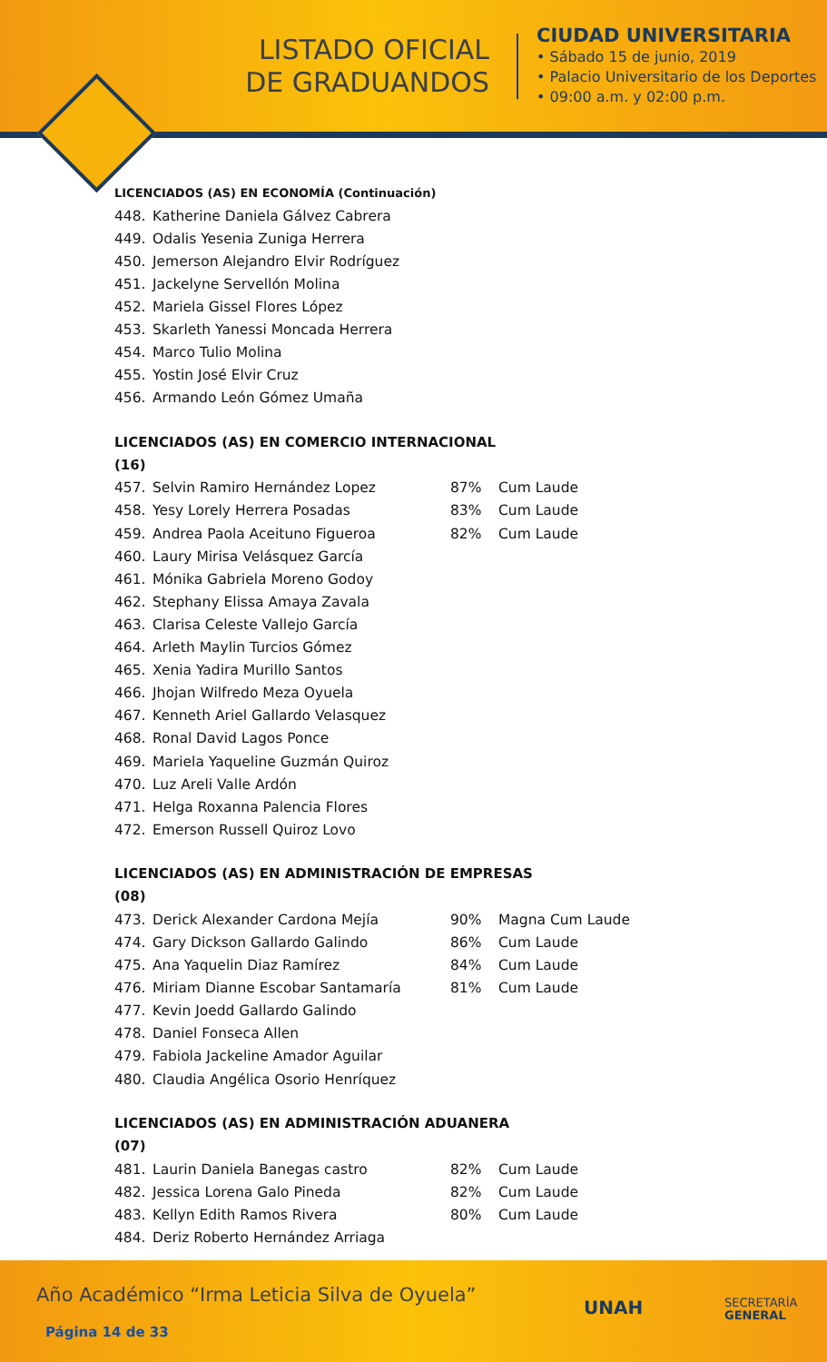LISTADO OFICIAL
DE GRADUANDOS
CIUDAD UNIVERSITARIA
• Sábado 15 de junio, 2019
• Palacio Universitario de los Deportes
• 09:00 a.m. y 02:00 p.m.
LICENCIADOS (AS) EN ECONOMÍA (Continuación)
| 448. | Katherine Daniela Gálvez Cabrera |
| 449. | Odalis Yesenia Zuniga Herrera |
| 450. | Jemerson Alejandro Elvir Rodríguez |
| 451. | Jackelyne Servellón Molina |
| 452. | Mariela Gissel Flores López |
| 453. | Skarleth Yanessi Moncada Herrera |
| 454. | Marco Tulio Molina |
| 455. | Yostin José Elvir Cruz |
| 456. | Armando León Gómez Umaña |
LICENCIADOS (AS) EN COMERCIO INTERNACIONAL
(16)
| 457. | Selvin Ramiro Hernández Lopez | 87% | Cum Laude |
| 458. | Yesy Lorely Herrera Posadas | 83% | Cum Laude |
| 459. | Andrea Paola Aceituno Figueroa | 82% | Cum Laude |
| 460. | Laury Mirisa Velásquez García | | |
| 461. | Mónika Gabriela Moreno Godoy | | |
| 462. | Stephany Elissa Amaya Zavala | | |
| 463. | Clarisa Celeste Vallejo García | | |
| 464. | Arleth Maylin Turcios Gómez | | |
| 465. | Xenia Yadira Murillo Santos | | |
| 466. | Jhojan Wilfredo Meza Oyuela | | |
| 467. | Kenneth Ariel Gallardo Velasquez | | |
| 468. | Ronal David Lagos Ponce | | |
| 469. | Mariela Yaqueline Guzmán Quiroz | | |
| 470. | Luz Areli Valle Ardón | | |
| 471. | Helga Roxanna Palencia Flores | | |
| 472. | Emerson Russell Quiroz Lovo | | |
LICENCIADOS (AS) EN ADMINISTRACIÓN DE EMPRESAS
(08)
| 473. | Derick Alexander Cardona Mejía | 90% | Magna Cum Laude |
| 474. | Gary Dickson Gallardo Galindo | 86% | Cum Laude |
| 475. | Ana Yaquelin Diaz Ramírez | 84% | Cum Laude |
| 476. | Miriam Dianne Escobar Santamaría | 81% | Cum Laude |
| 477. | Kevin Joedd Gallardo Galindo | | |
| 478. | Daniel Fonseca Allen | | |
| 479. | Fabiola Jackeline Amador Aguilar | | |
| 480. | Claudia Angélica Osorio Henríquez | | |
LICENCIADOS (AS) EN ADMINISTRACIÓN ADUANERA
(07)
| 481. | Laurin Daniela Banegas castro | 82% | Cum Laude |
| 482. | Jessica Lorena Galo Pineda | 82% | Cum Laude |
| 483. | Kellyn Edith Ramos Rivera | 80% | Cum Laude |
| 484. | Deriz Roberto Hernández Arriaga | | |
Año Académico “Irma Leticia Silva de Oyuela”
Página 14 de 33
UNAH
SECRETARÍA
GENERAL